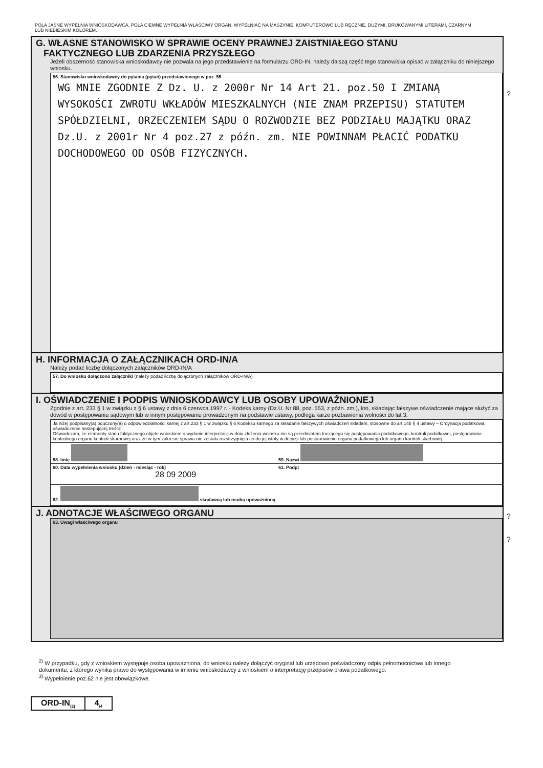POLA JASNE WYPEŁNIA WNIOSKODAWCA, POLA CIEMNE WYPEŁNIA WŁAŚCIWY ORGAN. WYPEŁNIAĆ NA MASZYNIE, KOMPUTEROWO LUB RĘCZNIE, DUŻYMI, DRUKOWANYMI LITERAMI, CZARNYM LUB NIEBIESKIM KOLOREM.
G. WŁASNE STANOWISKO W SPRAWIE OCENY PRAWNEJ ZAISTNIAŁEGO STANU
FAKTYCZNEGO LUB ZDARZENIA PRZYSZŁEGO
Jeżeli obszerność stanowiska wnioskodawcy nie pozwala na jego przedstawienie na formularzu ORD-IN, należy dalszą część tego stanowiska opisać w załączniku do niniejszego wniosku.
56. Stanowisko wnioskodawcy do pytania (pytań) przedstawionego w poz. 55
WG MNIE ZGODNIE Z Dz. U. z 2000r Nr 14 Art 21. poz.50 I ZMIANĄ WYSOKOŚCI ZWROTU WKŁADÓW MIESZKALNYCH (NIE ZNAM PRZEPISU) STATUTEM SPÓŁDZIELNI, ORZECZENIEM SĄDU O ROZWODZIE BEZ PODZIAŁU MAJĄTKU ORAZ Dz.U. z 2001r Nr 4 poz.27 z późn. zm. NIE POWINNAM PŁACIĆ PODATKU DOCHODOWEGO OD OSÓB FIZYCZNYCH.
H. INFORMACJA O ZAŁĄCZNIKACH ORD-IN/A
Należy podać liczbę dołączonych załączników ORD-IN/A
57. Do wniosku dołączono załączniki (należy podać liczbę dołączonych załączników ORD-IN/A)
I. OŚWIADCZENIE I PODPIS WNIOSKODAWCY LUB OSOBY UPOWAŻNIONEJ
Zgodnie z art. 233 § 1 w związku z § 6 ustawy z dnia 6 czerwca 1997 r. - Kodeks karny (Dz.U. Nr 88, poz. 553, z późn. zm.), kto, składając fałszywe oświadczenie mające służyć za dowód w postępowaniu sądowym lub w innym postępowaniu prowadzonym na podstawie ustawy, podlega karze pozbawienia wolności do lat 3.
Ja niżej podpisany(a) pouczony(a) o odpowiedzialności karnej z art.233 § 1 w związku § 6 Kodeksu karnego za składanie fałszywych oświadczeń składam, stosowne do art.14b § 4 ustawy – Ordynacja podatkowa, oświadczenie nastepującej treści:
Oświadczam, że elementy stanu faktycznego objęte wnioskiem o wydanie interpretacji w dniu złożenia wniosku nie są przedmiotem toczącego się postępowania podatkowego, kontroli podatkowej, postępowania kontrolnego organu kontroli skarbowej oraz że w tym zakresie sprawa nie została rozstrzygnięta co do jej istoty w decyzji lub postanowieniu organu podatkowego lub organu kontroli skarbowej.
58. Imię 59. Nazwi
60. Data wypełnienia wniosku (dzień - miesiąc - rok)
28 09 2009
61. Podpi
62. skodawcą lub osobą upoważnioną
J. ADNOTACJE WŁAŚCIWEGO ORGANU
63. Uwagi właściwego organu
?
?
?
<sup>2)</sup> W przypadku, gdy z wnioskiem występuje osoba upoważniona, do wniosku należy dołączyć oryginał lub urzędowo poświadczony odpis pełnomocnictwa lub innego dokumentu, z którego wynika prawo do występowania w imieniu wnioskodawcy z wnioskiem o interpretację przepisów prawa podatkowego.
<sup>3)</sup> Wypełnienie poz.62 nie jest obowiązkowe.
ORD-IN<sub>(2)</sub> 4<sub>/4</sub>